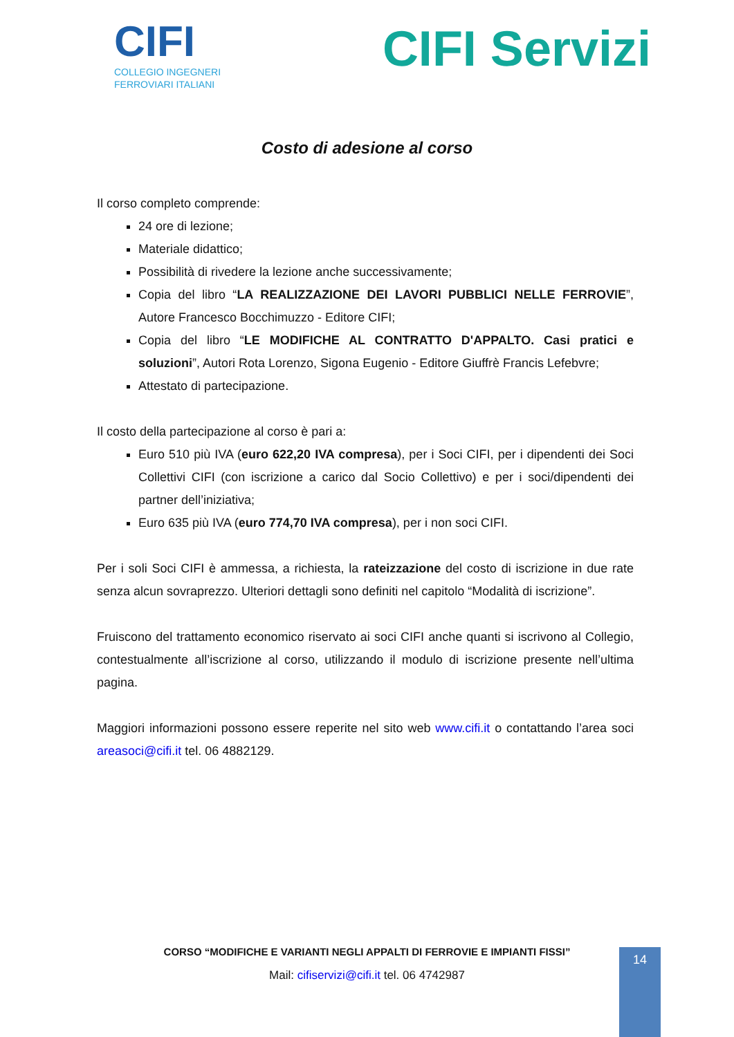CIFI
COLLEGIO INGEGNERI
FERROVIARI ITALIANI
CIFI Servizi
Costo di adesione al corso
Il corso completo comprende:
24 ore di lezione;
Materiale didattico;
Possibilità di rivedere la lezione anche successivamente;
Copia del libro “LA REALIZZAZIONE DEI LAVORI PUBBLICI NELLE FERROVIE”, Autore Francesco Bocchimuzzo - Editore CIFI;
Copia del libro “LE MODIFICHE AL CONTRATTO D'APPALTO. Casi pratici e soluzioni”, Autori Rota Lorenzo, Sigona Eugenio - Editore Giuffrè Francis Lefebvre;
Attestato di partecipazione.
Il costo della partecipazione al corso è pari a:
Euro 510 più IVA (euro 622,20 IVA compresa), per i Soci CIFI, per i dipendenti dei Soci Collettivi CIFI (con iscrizione a carico dal Socio Collettivo) e per i soci/dipendenti dei partner dell’iniziativa;
Euro 635 più IVA (euro 774,70 IVA compresa), per i non soci CIFI.
Per i soli Soci CIFI è ammessa, a richiesta, la rateizzazione del costo di iscrizione in due rate senza alcun sovraprezzo. Ulteriori dettagli sono definiti nel capitolo “Modalità di iscrizione”.
Fruiscono del trattamento economico riservato ai soci CIFI anche quanti si iscrivono al Collegio, contestualmente all’iscrizione al corso, utilizzando il modulo di iscrizione presente nell’ultima pagina.
Maggiori informazioni possono essere reperite nel sito web www.cifi.it o contattando l’area soci areasoci@cifi.it tel. 06 4882129.
CORSO “MODIFICHE E VARIANTI NEGLI APPALTI DI FERROVIE E IMPIANTI FISSI”
Mail: cifiservizi@cifi.it tel. 06 4742987
14